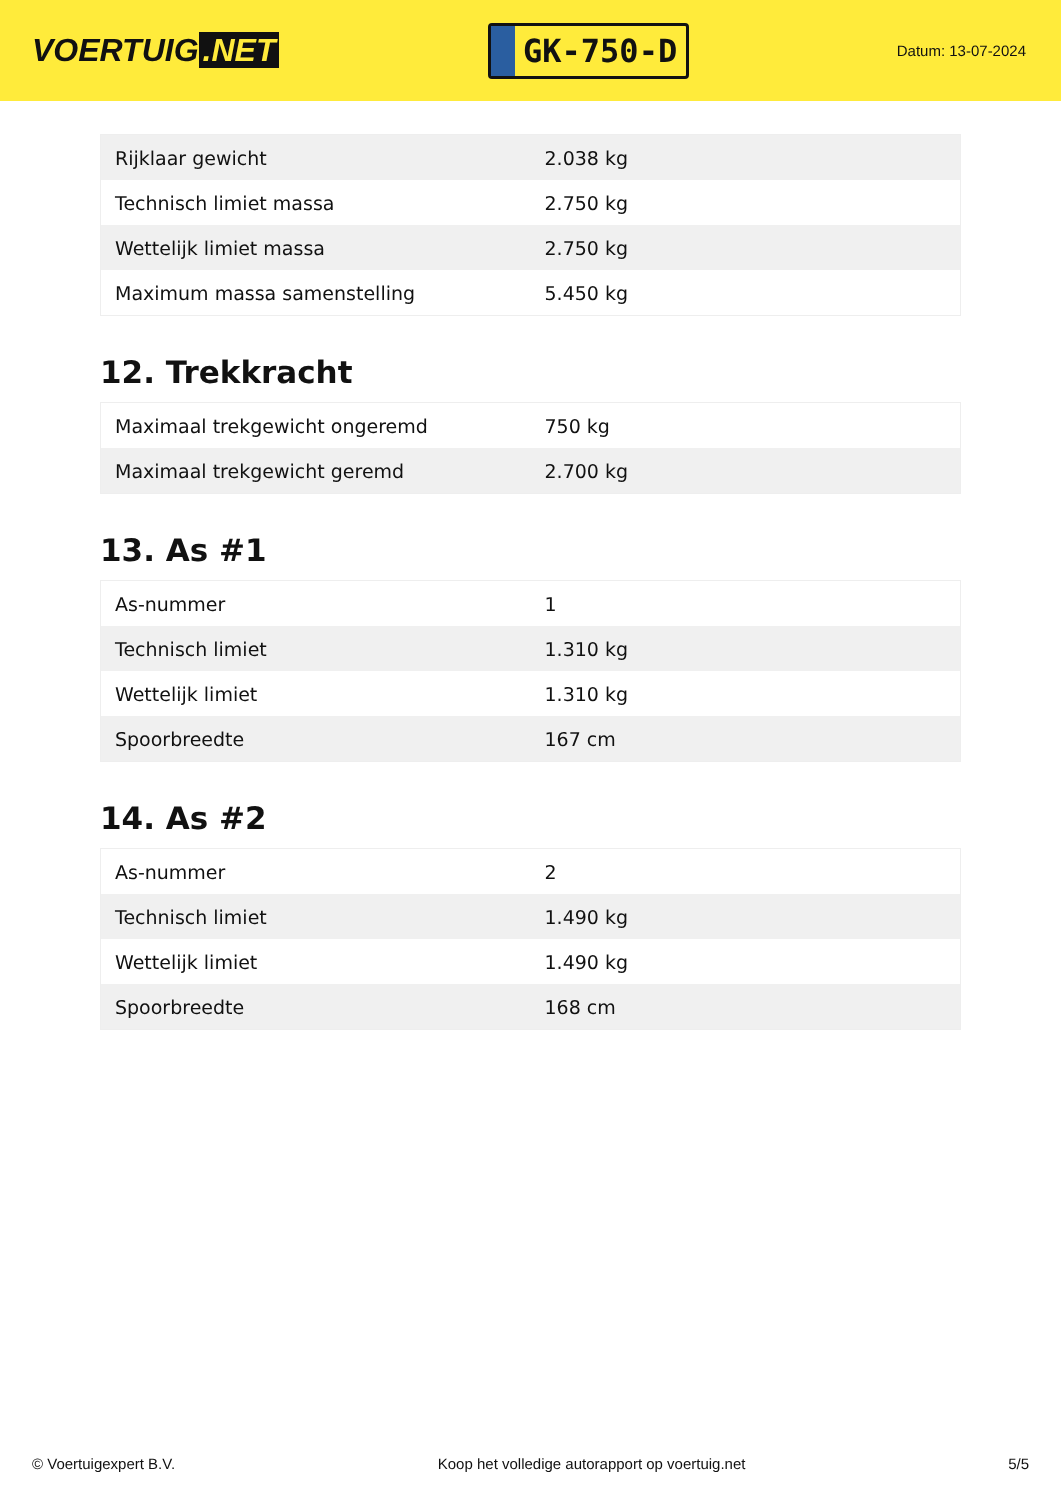VOERTUIG.NET
GK-750-D
Datum: 13-07-2024
| Rijklaar gewicht | 2.038 kg |
| Technisch limiet massa | 2.750 kg |
| Wettelijk limiet massa | 2.750 kg |
| Maximum massa samenstelling | 5.450 kg |
12. Trekkracht
| Maximaal trekgewicht ongeremd | 750 kg |
| Maximaal trekgewicht geremd | 2.700 kg |
13. As #1
| As-nummer | 1 |
| Technisch limiet | 1.310 kg |
| Wettelijk limiet | 1.310 kg |
| Spoorbreedte | 167 cm |
14. As #2
| As-nummer | 2 |
| Technisch limiet | 1.490 kg |
| Wettelijk limiet | 1.490 kg |
| Spoorbreedte | 168 cm |
© Voertuigexpert B.V. Koop het volledige autorapport op voertuig.net 5/5